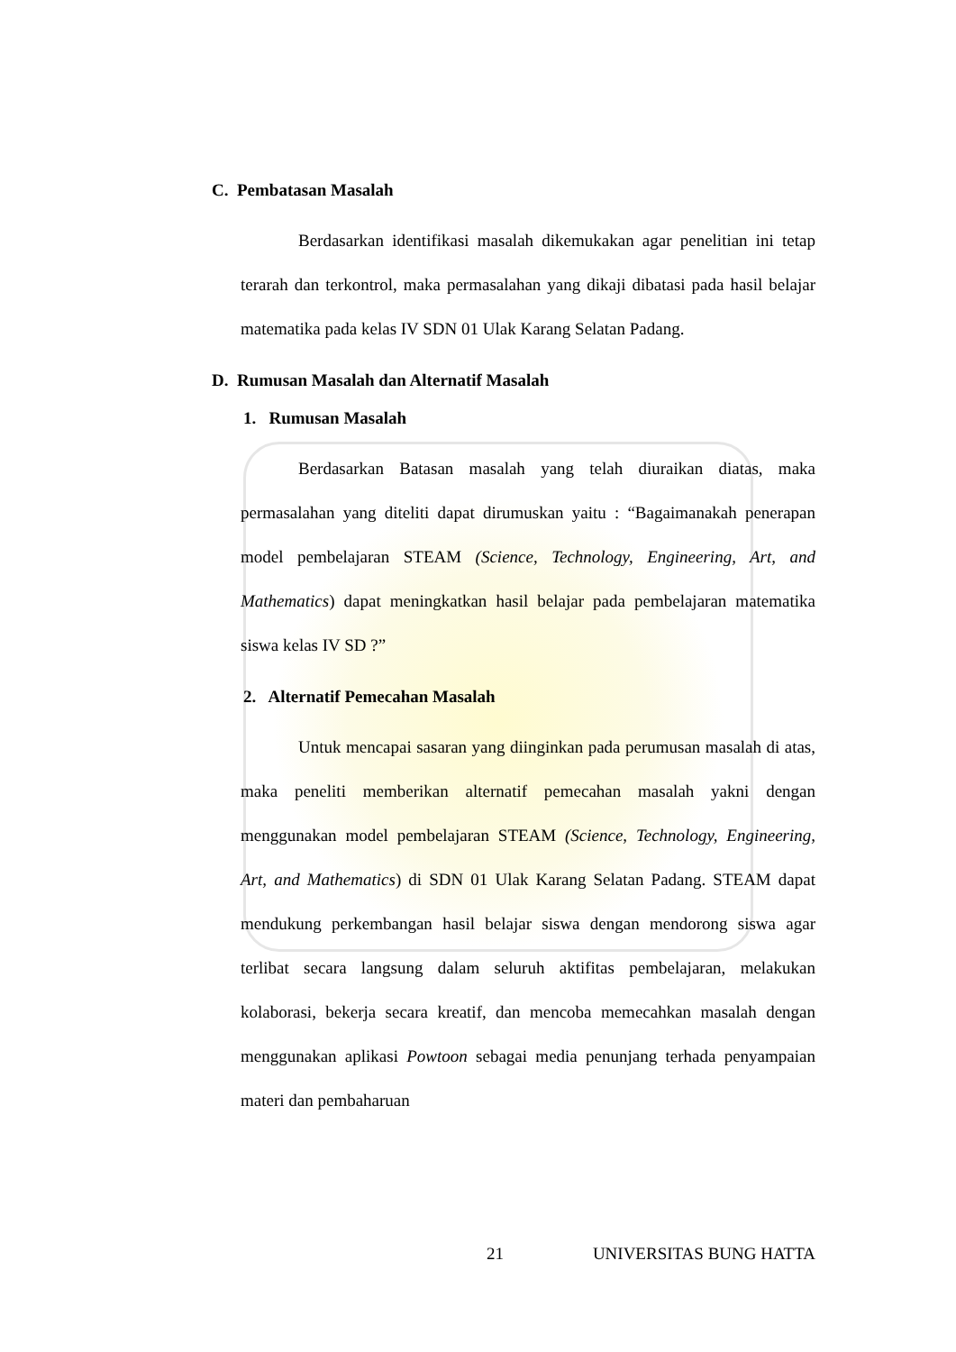C. Pembatasan Masalah
Berdasarkan identifikasi masalah dikemukakan agar penelitian ini tetap terarah dan terkontrol, maka permasalahan yang dikaji dibatasi pada hasil belajar matematika pada kelas IV SDN 01 Ulak Karang Selatan Padang.
D. Rumusan Masalah dan Alternatif Masalah
1. Rumusan Masalah
Berdasarkan Batasan masalah yang telah diuraikan diatas, maka permasalahan yang diteliti dapat dirumuskan yaitu : “Bagaimanakah penerapan model pembelajaran STEAM (Science, Technology, Engineering, Art, and Mathematics) dapat meningkatkan hasil belajar pada pembelajaran matematika siswa kelas IV SD ?”
2. Alternatif Pemecahan Masalah
Untuk mencapai sasaran yang diinginkan pada perumusan masalah di atas, maka peneliti memberikan alternatif pemecahan masalah yakni dengan menggunakan model pembelajaran STEAM (Science, Technology, Engineering, Art, and Mathematics) di SDN 01 Ulak Karang Selatan Padang. STEAM dapat mendukung perkembangan hasil belajar siswa dengan mendorong siswa agar terlibat secara langsung dalam seluruh aktifitas pembelajaran, melakukan kolaborasi, bekerja secara kreatif, dan mencoba memecahkan masalah dengan menggunakan aplikasi Powtoon sebagai media penunjang terhada penyampaian materi dan pembaharuan
21 UNIVERSITAS BUNG HATTA